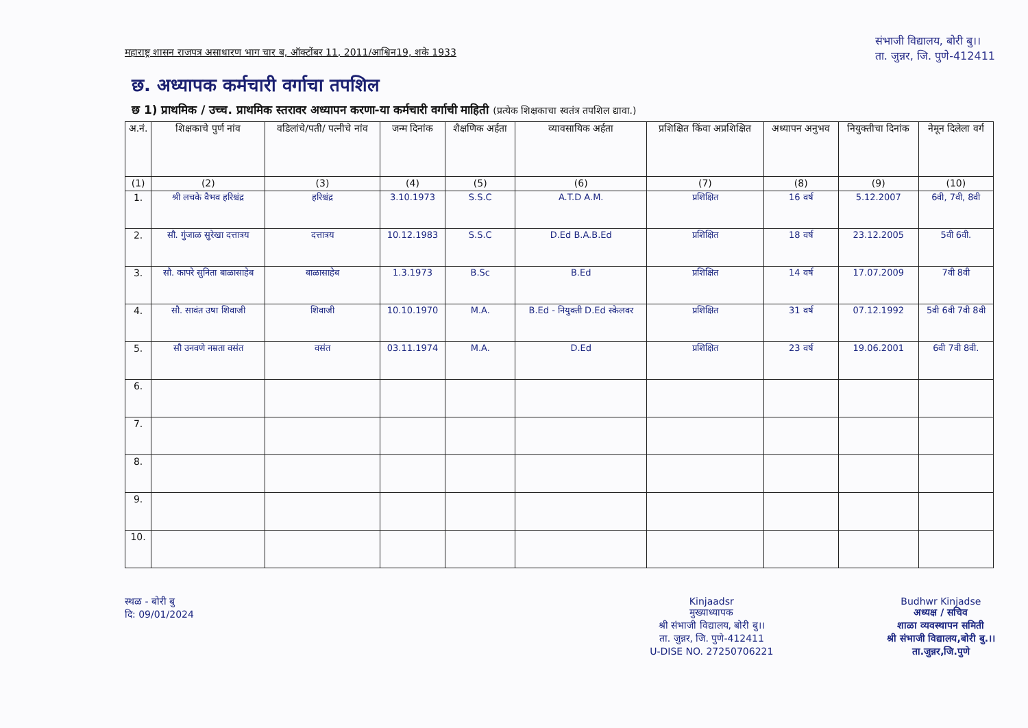महाराष्ट्र शासन राजपत्र असाधारण भाग चार ब, ऑक्टोंबर 11, 2011/आश्विन19, शके 1933
संभाजी विद्यालय, बोरी बु।।
ता. जुन्नर, जि. पुणे-412411
छ. अध्यापक कर्मचारी वर्गाचा तपशिल
छ 1) प्राथमिक / उच्च. प्राथमिक स्तरावर अध्यापन करणा-या कर्मचारी वर्गाची माहिती (प्रत्येक शिक्षकाचा स्वतंत्र तपशिल द्यावा.)
| अ.नं. | शिक्षकाचे पुर्ण नांव | वडिलांचे/पती/ पत्नीचे नांव | जन्म दिनांक | शैक्षणिक अर्हता | व्यावसायिक अर्हता | प्रशिक्षित किंवा अप्रशिक्षित | अध्यापन अनुभव | नियुक्तीचा दिनांक | नेमून दिलेला वर्ग |
| --- | --- | --- | --- | --- | --- | --- | --- | --- | --- |
| (1) | (2) | (3) | (4) | (5) | (6) | (7) | (8) | (9) | (10) |
| 1. | श्री लचके वैभव हरिश्चंद्र | हरिश्चंद्र | 3.10.1973 | S.S.C | A.T.D A.M. | प्रशिक्षित | 16 वर्ष | 5.12.2007 | 6वी, 7वी, 8वी |
| 2. | सौ. गुंजाळ सुरेखा दत्तात्रय | दत्तात्रय | 10.12.1983 | S.S.C | D.Ed B.A.B.Ed | प्रशिक्षित | 18 वर्ष | 23.12.2005 | 5वी 6वी. |
| 3. | सौ. कापरे सुनिता बाळासाहेब | बाळासाहेब | 1.3.1973 | B.Sc | B.Ed | प्रशिक्षित | 14 वर्ष | 17.07.2009 | 7वी 8वी |
| 4. | सौ. सावंत उषा शिवाजी | शिवाजी | 10.10.1970 | M.A. | B.Ed - नियुक्ती D.Ed स्केलवर | प्रशिक्षित | 31 वर्ष | 07.12.1992 | 5वी 6वी 7वी 8वी |
| 5. | सौ उनवणे नम्रता वसंत | वसंत | 03.11.1974 | M.A. | D.Ed | प्रशिक्षित | 23 वर्ष | 19.06.2001 | 6वी 7वी 8वी. |
| 6. | | | | | | | | | |
| 7. | | | | | | | | | |
| 8. | | | | | | | | | |
| 9. | | | | | | | | | |
| 10. | | | | | | | | | |
स्थळ - बोरी बु
दि: 09/01/2024
Kinjaadsr
मुख्याध्यापक
श्री संभाजी विद्यालय, बोरी बु।।
ता. जुन्नर, जि. पुणे-412411
U-DISE NO. 27250706221
Budhwr Kinjadse
अध्यक्ष / सचिव
शाळा व्यवस्थापन समिती
श्री संभाजी विद्यालय,बोरी बु.।।
ता.जुन्नर,जि.पुणे